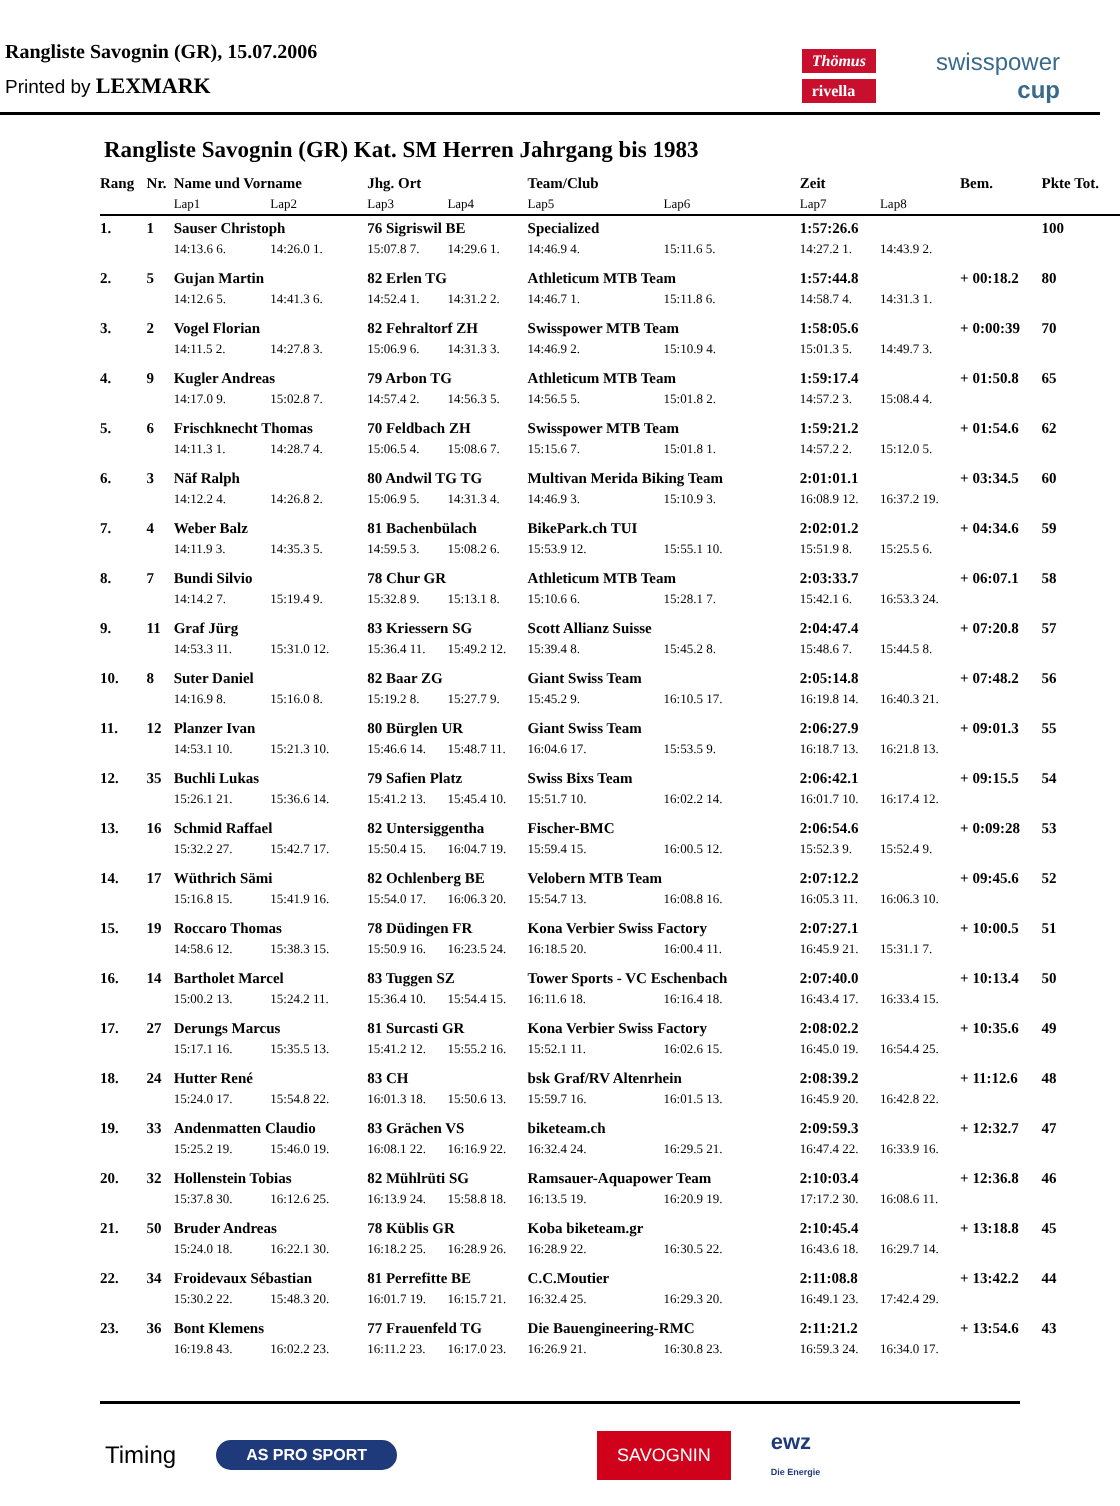Rangliste Savognin (GR), 15.07.2006
Printed by LEXMARK
Thömus
rivella
swisspower
cup
Rangliste Savognin (GR) Kat. SM Herren Jahrgang bis 1983
| Rang | Nr. | Name und Vorname | | Jhg. Ort | | Team/Club | | | Zeit | | Bem. | Pkte Tot. |
| --- | --- | --- | --- | --- | --- | --- | --- | --- | --- | --- | --- | --- |
| | | Lap1 | Lap2 | Lap3 | Lap4 | Lap5 | Lap6 | | Lap7 | Lap8 | | |
| 1. | 1 | Sauser Christoph | | 76 Sigriswil BE | | Specialized | | | 1:57:26.6 | | | 100 |
| | | 14:13.6 6. | 14:26.0 1. | 15:07.8 7. | 14:29.6 1. | 14:46.9 4. | 15:11.6 5. | | 14:27.2 1. | 14:43.9 2. | | |
| 2. | 5 | Gujan Martin | | 82 Erlen TG | | Athleticum MTB Team | | | 1:57:44.8 | | + 00:18.2 | 80 |
| | | 14:12.6 5. | 14:41.3 6. | 14:52.4 1. | 14:31.2 2. | 14:46.7 1. | 15:11.8 6. | | 14:58.7 4. | 14:31.3 1. | | |
| 3. | 2 | Vogel Florian | | 82 Fehraltorf ZH | | Swisspower MTB Team | | | 1:58:05.6 | | + 0:00:39 | 70 |
| | | 14:11.5 2. | 14:27.8 3. | 15:06.9 6. | 14:31.3 3. | 14:46.9 2. | 15:10.9 4. | | 15:01.3 5. | 14:49.7 3. | | |
| 4. | 9 | Kugler Andreas | | 79 Arbon TG | | Athleticum MTB Team | | | 1:59:17.4 | | + 01:50.8 | 65 |
| | | 14:17.0 9. | 15:02.8 7. | 14:57.4 2. | 14:56.3 5. | 14:56.5 5. | 15:01.8 2. | | 14:57.2 3. | 15:08.4 4. | | |
| 5. | 6 | Frischknecht Thomas | | 70 Feldbach ZH | | Swisspower MTB Team | | | 1:59:21.2 | | + 01:54.6 | 62 |
| | | 14:11.3 1. | 14:28.7 4. | 15:06.5 4. | 15:08.6 7. | 15:15.6 7. | 15:01.8 1. | | 14:57.2 2. | 15:12.0 5. | | |
| 6. | 3 | Näf Ralph | | 80 Andwil TG TG | | Multivan Merida Biking Team | | | 2:01:01.1 | | + 03:34.5 | 60 |
| | | 14:12.2 4. | 14:26.8 2. | 15:06.9 5. | 14:31.3 4. | 14:46.9 3. | 15:10.9 3. | | 16:08.9 12. | 16:37.2 19. | | |
| 7. | 4 | Weber Balz | | 81 Bachenbülach | | BikePark.ch TUI | | | 2:02:01.2 | | + 04:34.6 | 59 |
| | | 14:11.9 3. | 14:35.3 5. | 14:59.5 3. | 15:08.2 6. | 15:53.9 12. | 15:55.1 10. | | 15:51.9 8. | 15:25.5 6. | | |
| 8. | 7 | Bundi Silvio | | 78 Chur GR | | Athleticum MTB Team | | | 2:03:33.7 | | + 06:07.1 | 58 |
| | | 14:14.2 7. | 15:19.4 9. | 15:32.8 9. | 15:13.1 8. | 15:10.6 6. | 15:28.1 7. | | 15:42.1 6. | 16:53.3 24. | | |
| 9. | 11 | Graf Jürg | | 83 Kriessern SG | | Scott Allianz Suisse | | | 2:04:47.4 | | + 07:20.8 | 57 |
| | | 14:53.3 11. | 15:31.0 12. | 15:36.4 11. | 15:49.2 12. | 15:39.4 8. | 15:45.2 8. | | 15:48.6 7. | 15:44.5 8. | | |
| 10. | 8 | Suter Daniel | | 82 Baar ZG | | Giant Swiss Team | | | 2:05:14.8 | | + 07:48.2 | 56 |
| | | 14:16.9 8. | 15:16.0 8. | 15:19.2 8. | 15:27.7 9. | 15:45.2 9. | 16:10.5 17. | | 16:19.8 14. | 16:40.3 21. | | |
| 11. | 12 | Planzer Ivan | | 80 Bürglen UR | | Giant Swiss Team | | | 2:06:27.9 | | + 09:01.3 | 55 |
| | | 14:53.1 10. | 15:21.3 10. | 15:46.6 14. | 15:48.7 11. | 16:04.6 17. | 15:53.5 9. | | 16:18.7 13. | 16:21.8 13. | | |
| 12. | 35 | Buchli Lukas | | 79 Safien Platz | | Swiss Bixs Team | | | 2:06:42.1 | | + 09:15.5 | 54 |
| | | 15:26.1 21. | 15:36.6 14. | 15:41.2 13. | 15:45.4 10. | 15:51.7 10. | 16:02.2 14. | | 16:01.7 10. | 16:17.4 12. | | |
| 13. | 16 | Schmid Raffael | | 82 Untersiggentha | | Fischer-BMC | | | 2:06:54.6 | | + 0:09:28 | 53 |
| | | 15:32.2 27. | 15:42.7 17. | 15:50.4 15. | 16:04.7 19. | 15:59.4 15. | 16:00.5 12. | | 15:52.3 9. | 15:52.4 9. | | |
| 14. | 17 | Wüthrich Sämi | | 82 Ochlenberg BE | | Velobern MTB Team | | | 2:07:12.2 | | + 09:45.6 | 52 |
| | | 15:16.8 15. | 15:41.9 16. | 15:54.0 17. | 16:06.3 20. | 15:54.7 13. | 16:08.8 16. | | 16:05.3 11. | 16:06.3 10. | | |
| 15. | 19 | Roccaro Thomas | | 78 Düdingen FR | | Kona Verbier Swiss Factory | | | 2:07:27.1 | | + 10:00.5 | 51 |
| | | 14:58.6 12. | 15:38.3 15. | 15:50.9 16. | 16:23.5 24. | 16:18.5 20. | 16:00.4 11. | | 16:45.9 21. | 15:31.1 7. | | |
| 16. | 14 | Bartholet Marcel | | 83 Tuggen SZ | | Tower Sports - VC Eschenbach | | | 2:07:40.0 | | + 10:13.4 | 50 |
| | | 15:00.2 13. | 15:24.2 11. | 15:36.4 10. | 15:54.4 15. | 16:11.6 18. | 16:16.4 18. | | 16:43.4 17. | 16:33.4 15. | | |
| 17. | 27 | Derungs Marcus | | 81 Surcasti GR | | Kona Verbier Swiss Factory | | | 2:08:02.2 | | + 10:35.6 | 49 |
| | | 15:17.1 16. | 15:35.5 13. | 15:41.2 12. | 15:55.2 16. | 15:52.1 11. | 16:02.6 15. | | 16:45.0 19. | 16:54.4 25. | | |
| 18. | 24 | Hutter René | | 83 CH | | bsk Graf/RV Altenrhein | | | 2:08:39.2 | | + 11:12.6 | 48 |
| | | 15:24.0 17. | 15:54.8 22. | 16:01.3 18. | 15:50.6 13. | 15:59.7 16. | 16:01.5 13. | | 16:45.9 20. | 16:42.8 22. | | |
| 19. | 33 | Andenmatten Claudio | | 83 Grächen VS | | biketeam.ch | | | 2:09:59.3 | | + 12:32.7 | 47 |
| | | 15:25.2 19. | 15:46.0 19. | 16:08.1 22. | 16:16.9 22. | 16:32.4 24. | 16:29.5 21. | | 16:47.4 22. | 16:33.9 16. | | |
| 20. | 32 | Hollenstein Tobias | | 82 Mühlrüti SG | | Ramsauer-Aquapower Team | | | 2:10:03.4 | | + 12:36.8 | 46 |
| | | 15:37.8 30. | 16:12.6 25. | 16:13.9 24. | 15:58.8 18. | 16:13.5 19. | 16:20.9 19. | | 17:17.2 30. | 16:08.6 11. | | |
| 21. | 50 | Bruder Andreas | | 78 Küblis GR | | Koba biketeam.gr | | | 2:10:45.4 | | + 13:18.8 | 45 |
| | | 15:24.0 18. | 16:22.1 30. | 16:18.2 25. | 16:28.9 26. | 16:28.9 22. | 16:30.5 22. | | 16:43.6 18. | 16:29.7 14. | | |
| 22. | 34 | Froidevaux Sébastian | | 81 Perrefitte BE | | C.C.Moutier | | | 2:11:08.8 | | + 13:42.2 | 44 |
| | | 15:30.2 22. | 15:48.3 20. | 16:01.7 19. | 16:15.7 21. | 16:32.4 25. | 16:29.3 20. | | 16:49.1 23. | 17:42.4 29. | | |
| 23. | 36 | Bont Klemens | | 77 Frauenfeld TG | | Die Bauengineering-RMC | | | 2:11:21.2 | | + 13:54.6 | 43 |
| | | 16:19.8 43. | 16:02.2 23. | 16:11.2 23. | 16:17.0 23. | 16:26.9 21. | 16:30.8 23. | | 16:59.3 24. | 16:34.0 17. | | |
Timing AS PRO SPORT SAVOGNIN ewz
Die Energie